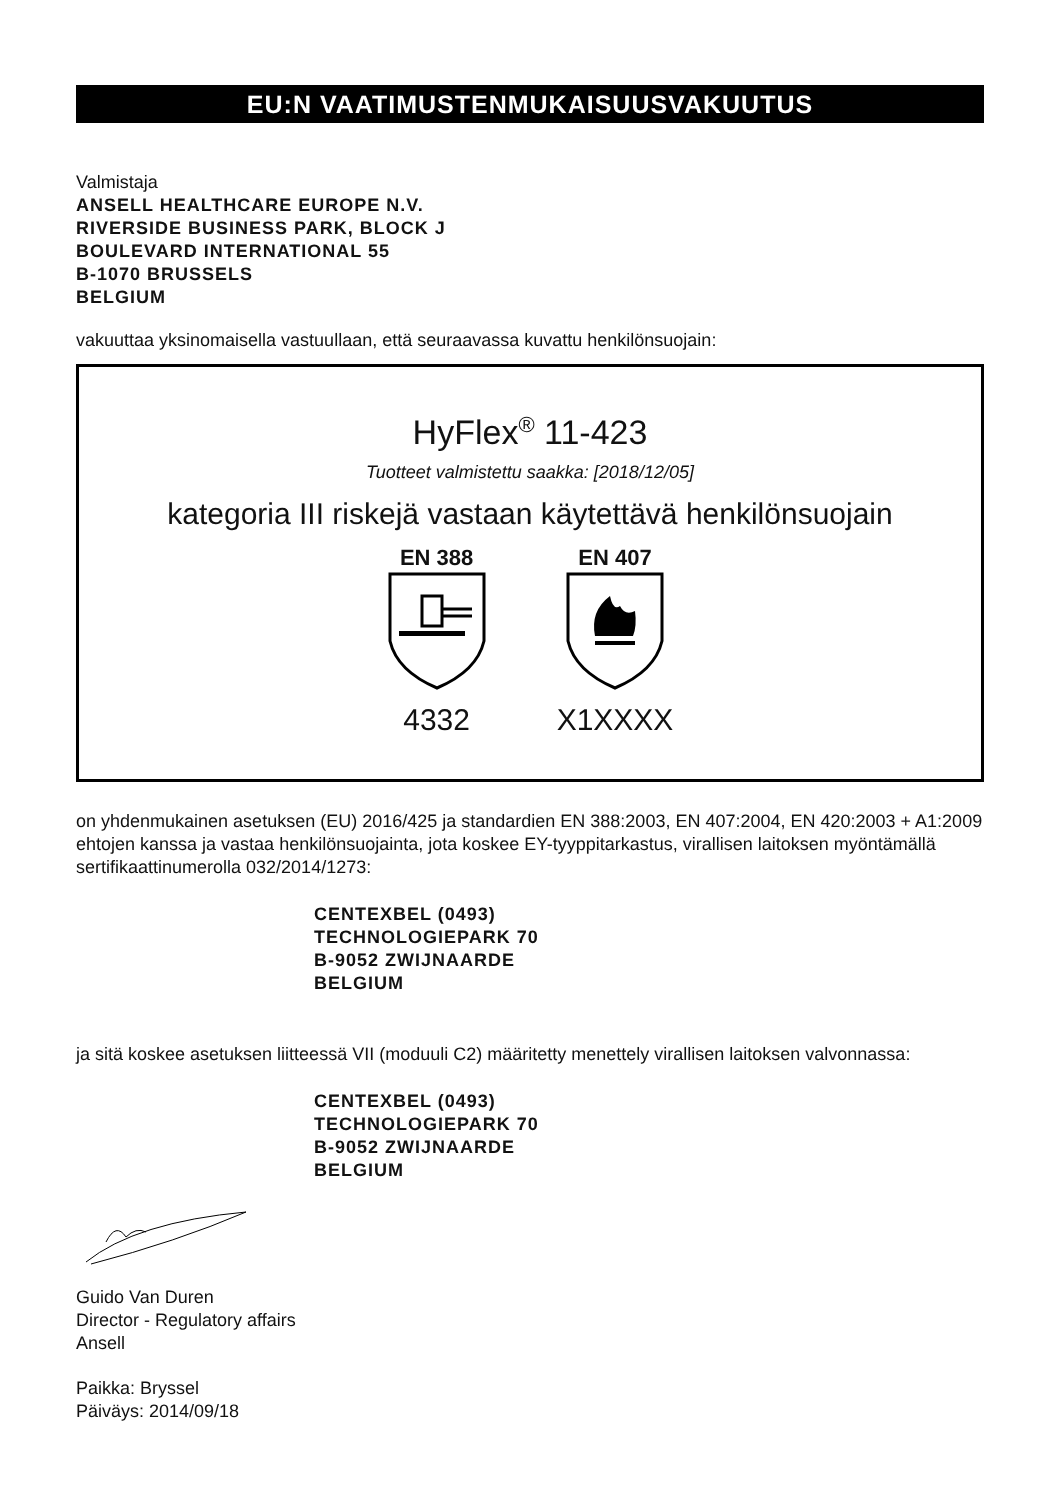EU:N VAATIMUSTENMUKAISUUSVAKUUTUS
Valmistaja
ANSELL HEALTHCARE EUROPE N.V.
RIVERSIDE BUSINESS PARK, BLOCK J
BOULEVARD INTERNATIONAL 55
B-1070 BRUSSELS
BELGIUM
vakuuttaa yksinomaisella vastuullaan, että seuraavassa kuvattu henkilönsuojain:
HyFlex<sup>®</sup> 11-423
Tuotteet valmistettu saakka: [2018/12/05]
kategoria III riskejä vastaan käytettävä henkilönsuojain
EN 388
4332
EN 407
X1XXXX
on yhdenmukainen asetuksen (EU) 2016/425 ja standardien EN 388:2003, EN 407:2004, EN 420:2003 + A1:2009 ehtojen kanssa ja vastaa henkilönsuojainta, jota koskee EY-tyyppitarkastus, virallisen laitoksen myöntämällä sertifikaattinumerolla 032/2014/1273:
CENTEXBEL (0493)
TECHNOLOGIEPARK 70
B-9052 ZWIJNAARDE
BELGIUM
ja sitä koskee asetuksen liitteessä VII (moduuli C2) määritetty menettely virallisen laitoksen valvonnassa:
CENTEXBEL (0493)
TECHNOLOGIEPARK 70
B-9052 ZWIJNAARDE
BELGIUM
Guido Van Duren
Director - Regulatory affairs
Ansell
Paikka: Bryssel
Päiväys: 2014/09/18